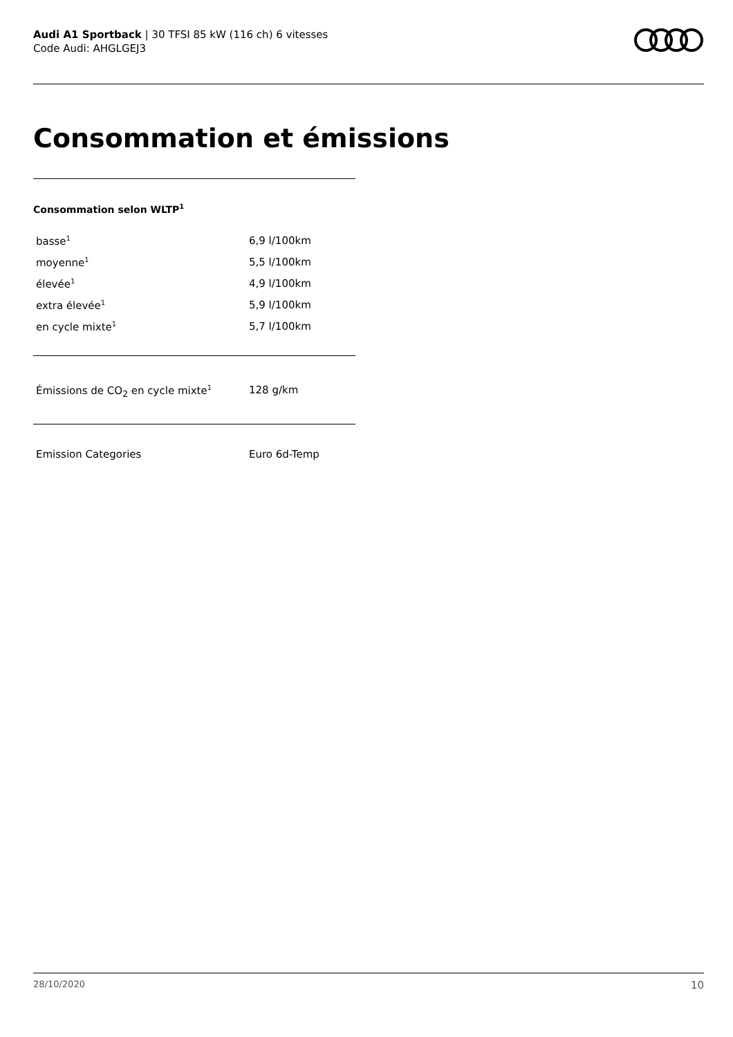Audi A1 Sportback | 30 TFSI 85 kW (116 ch) 6 vitesses
Code Audi: AHGLGEJ3
Consommation et émissions
Consommation selon WLTP<sup>1</sup>
| basse<sup>1</sup> | 6,9 l/100km |
| moyenne<sup>1</sup> | 5,5 l/100km |
| élevée<sup>1</sup> | 4,9 l/100km |
| extra élevée<sup>1</sup> | 5,9 l/100km |
| en cycle mixte<sup>1</sup> | 5,7 l/100km |
| Émissions de CO<sub>2</sub> en cycle mixte<sup>1</sup> | 128 g/km |
| Emission Categories | Euro 6d-Temp |
28/10/2020 10